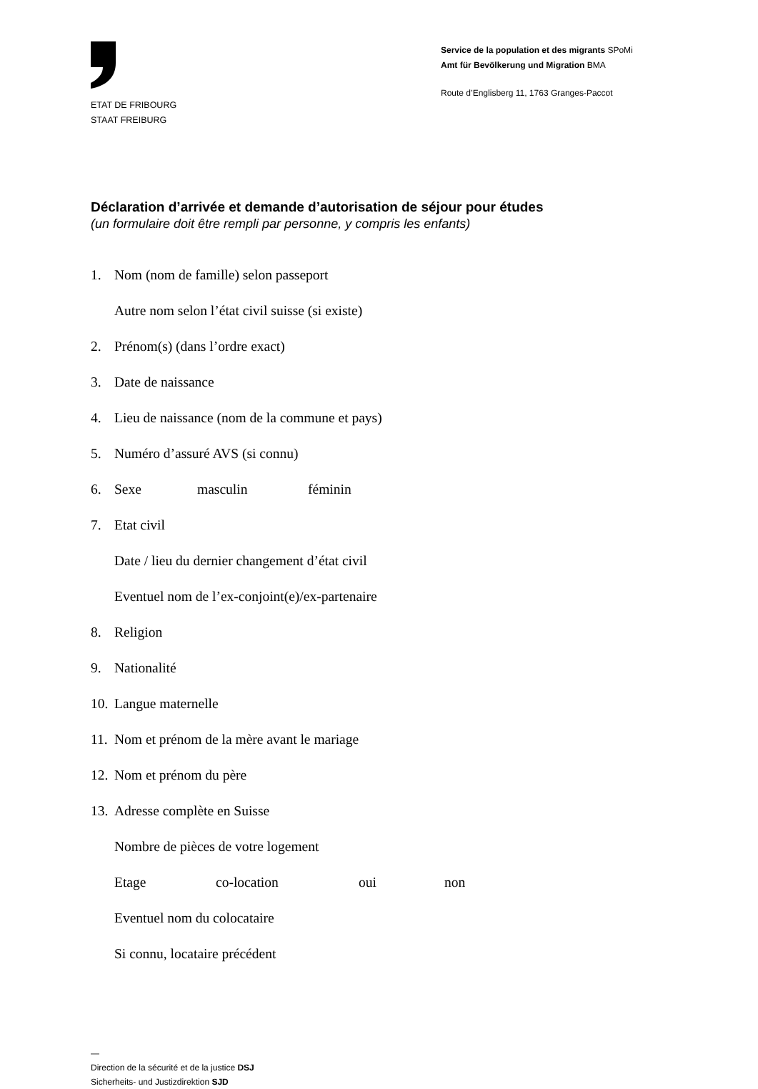ETAT DE FRIBOURG
STAAT FREIBURG
Service de la population et des migrants SPoMi
Amt für Bevölkerung und Migration BMA
Route d’Englisberg 11, 1763 Granges-Paccot
Déclaration d’arrivée et demande d’autorisation de séjour pour études
(un formulaire doit être rempli par personne, y compris les enfants)
1. Nom (nom de famille) selon passeport
Autre nom selon l’état civil suisse (si existe)
2. Prénom(s) (dans l’ordre exact)
3. Date de naissance
4. Lieu de naissance (nom de la commune et pays)
5. Numéro d’assuré AVS (si connu)
6. Sexe masculin féminin
7. Etat civil
Date / lieu du dernier changement d’état civil
Eventuel nom de l’ex-conjoint(e)/ex-partenaire
8. Religion
9. Nationalité
10. Langue maternelle
11. Nom et prénom de la mère avant le mariage
12. Nom et prénom du père
13. Adresse complète en Suisse
Nombre de pièces de votre logement
Etage co-location oui non
Eventuel nom du colocataire
Si connu, locataire précédent
—
Direction de la sécurité et de la justice DSJ
Sicherheits- und Justizdirektion SJD